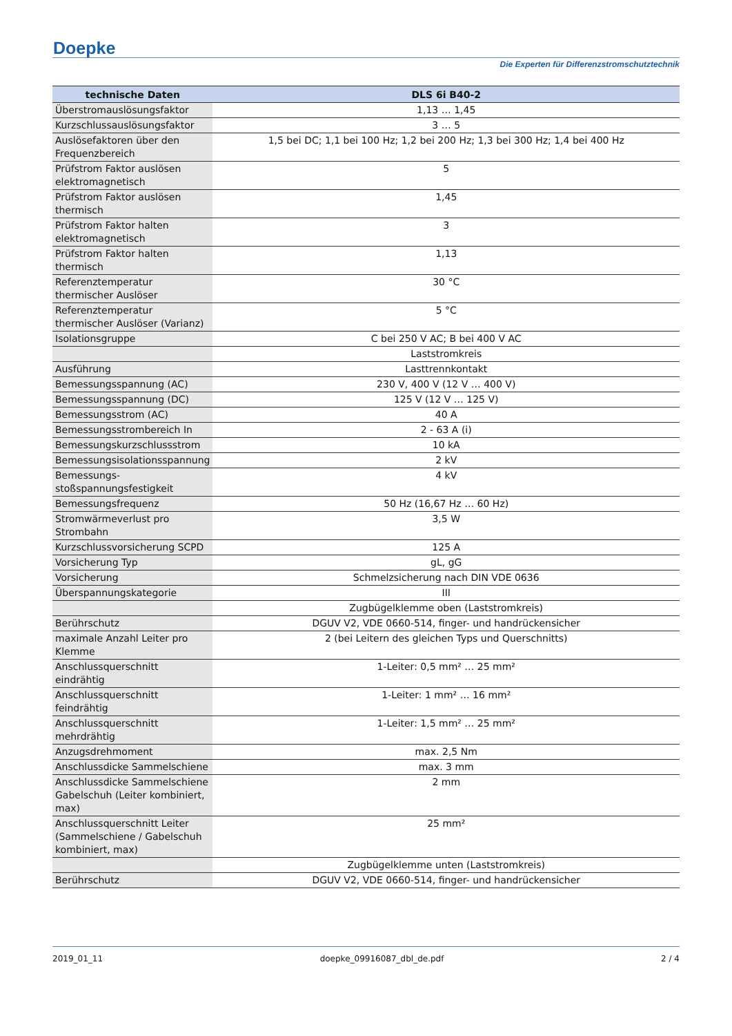Doepke
Die Experten für Differenzstromschutztechnik
| technische Daten | DLS 6i B40-2 |
| --- | --- |
| Überstromauslösungsfaktor | 1,13 … 1,45 |
| Kurzschlussauslösungsfaktor | 3 … 5 |
| Auslösefaktoren über den Frequenzbereich | 1,5 bei DC; 1,1 bei 100 Hz; 1,2 bei 200 Hz; 1,3 bei 300 Hz; 1,4 bei 400 Hz |
| Prüfstrom Faktor auslösen elektromagnetisch | 5 |
| Prüfstrom Faktor auslösen thermisch | 1,45 |
| Prüfstrom Faktor halten elektromagnetisch | 3 |
| Prüfstrom Faktor halten thermisch | 1,13 |
| Referenztemperatur thermischer Auslöser | 30 °C |
| Referenztemperatur thermischer Auslöser (Varianz) | 5 °C |
| Isolationsgruppe | C bei 250 V AC; B bei 400 V AC |
| | Laststromkreis |
| Ausführung | Lasttrennkontakt |
| Bemessungsspannung (AC) | 230 V, 400 V (12 V … 400 V) |
| Bemessungsspannung (DC) | 125 V (12 V … 125 V) |
| Bemessungsstrom (AC) | 40 A |
| Bemessungsstrombereich In | 2 - 63 A (i) |
| Bemessungskurzschlussstrom | 10 kA |
| Bemessungsisolationsspannung | 2 kV |
| Bemessungs-stoßspannungsfestigkeit | 4 kV |
| Bemessungsfrequenz | 50 Hz (16,67 Hz … 60 Hz) |
| Stromwärmeverlust pro Strombahn | 3,5 W |
| Kurzschlussvorsicherung SCPD | 125 A |
| Vorsicherung Typ | gL, gG |
| Vorsicherung | Schmelzsicherung nach DIN VDE 0636 |
| Überspannungskategorie | III |
| | Zugbügelklemme oben (Laststromkreis) |
| Berührschutz | DGUV V2, VDE 0660-514, finger- und handrückensicher |
| maximale Anzahl Leiter pro Klemme | 2 (bei Leitern des gleichen Typs und Querschnitts) |
| Anschlussquerschnitt eindrähtig | 1-Leiter: 0,5 mm² … 25 mm² |
| Anschlussquerschnitt feindrähtig | 1-Leiter: 1 mm² … 16 mm² |
| Anschlussquerschnitt mehrdrähtig | 1-Leiter: 1,5 mm² … 25 mm² |
| Anzugsdrehmoment | max. 2,5 Nm |
| Anschlussdicke Sammelschiene | max. 3 mm |
| Anschlussdicke Sammelschiene Gabelschuh (Leiter kombiniert, max) | 2 mm |
| Anschlussquerschnitt Leiter (Sammelschiene / Gabelschuh kombiniert, max) | 25 mm² |
| | Zugbügelklemme unten (Laststromkreis) |
| Berührschutz | DGUV V2, VDE 0660-514, finger- und handrückensicher |
2019_01_11 doepke_09916087_dbl_de.pdf 2 / 4